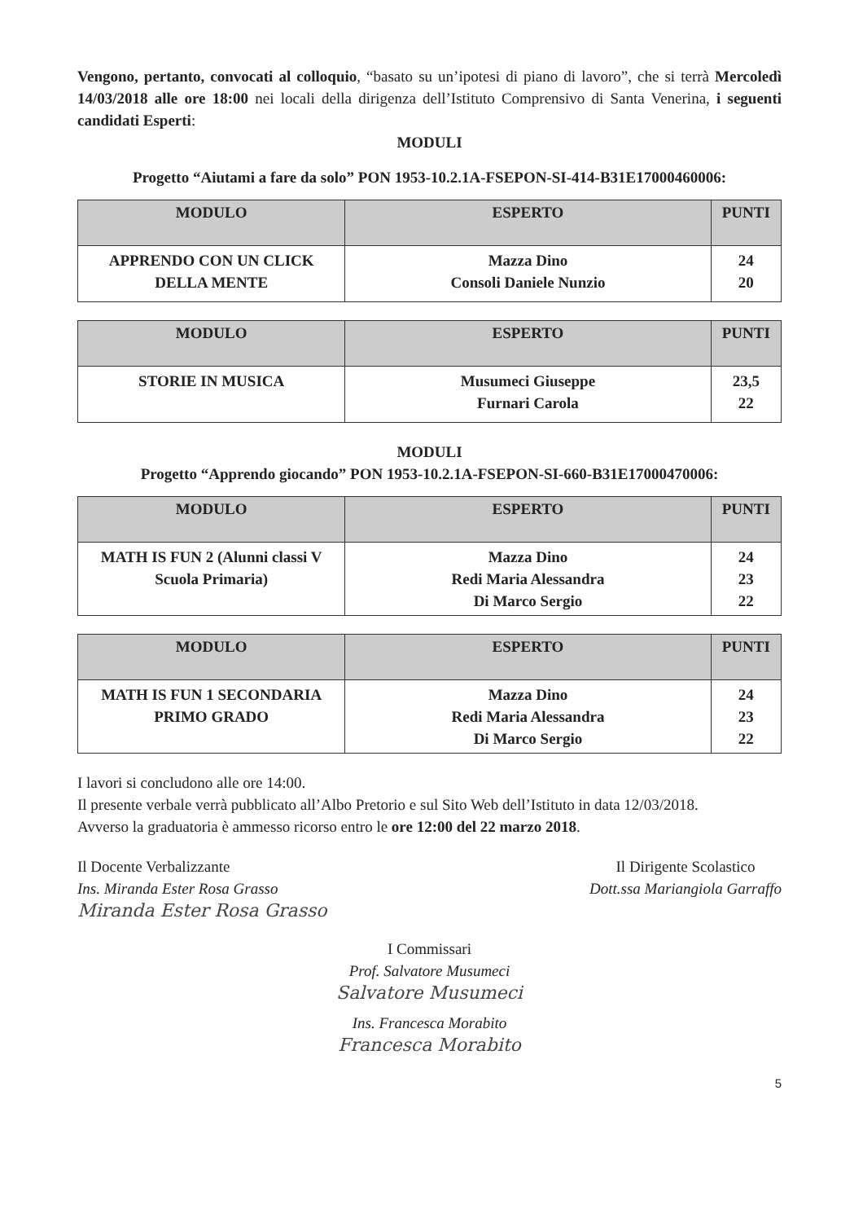Vengono, pertanto, convocati al colloquio, “basato su un’ipotesi di piano di lavoro”, che si terrà Mercoledì 14/03/2018 alle ore 18:00 nei locali della dirigenza dell’Istituto Comprensivo di Santa Venerina, i seguenti candidati Esperti:
MODULI
Progetto “Aiutami a fare da solo” PON 1953-10.2.1A-FSEPON-SI-414-B31E17000460006:
| MODULO | ESPERTO | PUNTI |
| --- | --- | --- |
| APPRENDO CON UN CLICK DELLA MENTE | Mazza Dino Consoli Daniele Nunzio | 24 20 |
| MODULO | ESPERTO | PUNTI |
| --- | --- | --- |
| STORIE IN MUSICA | Musumeci Giuseppe Furnari Carola | 23,5 22 |
MODULI
Progetto “Apprendo giocando” PON 1953-10.2.1A-FSEPON-SI-660-B31E17000470006:
| MODULO | ESPERTO | PUNTI |
| --- | --- | --- |
| MATH IS FUN 2 (Alunni classi V Scuola Primaria) | Mazza Dino Redi Maria Alessandra Di Marco Sergio | 24 23 22 |
| MODULO | ESPERTO | PUNTI |
| --- | --- | --- |
| MATH IS FUN 1 SECONDARIA PRIMO GRADO | Mazza Dino Redi Maria Alessandra Di Marco Sergio | 24 23 22 |
I lavori si concludono alle ore 14:00.
Il presente verbale verrà pubblicato all’Albo Pretorio e sul Sito Web dell’Istituto in data 12/03/2018.
Avverso la graduatoria è ammesso ricorso entro le ore 12:00 del 22 marzo 2018.
Il Docente Verbalizzante
Ins. Miranda Ester Rosa Grasso
Miranda Ester Rosa Grasso
Il Dirigente Scolastico
Dott.ssa Mariangiola Garraffo
I Commissari
Prof. Salvatore Musumeci
Salvatore Musumeci
Ins. Francesca Morabito
Francesca Morabito
5